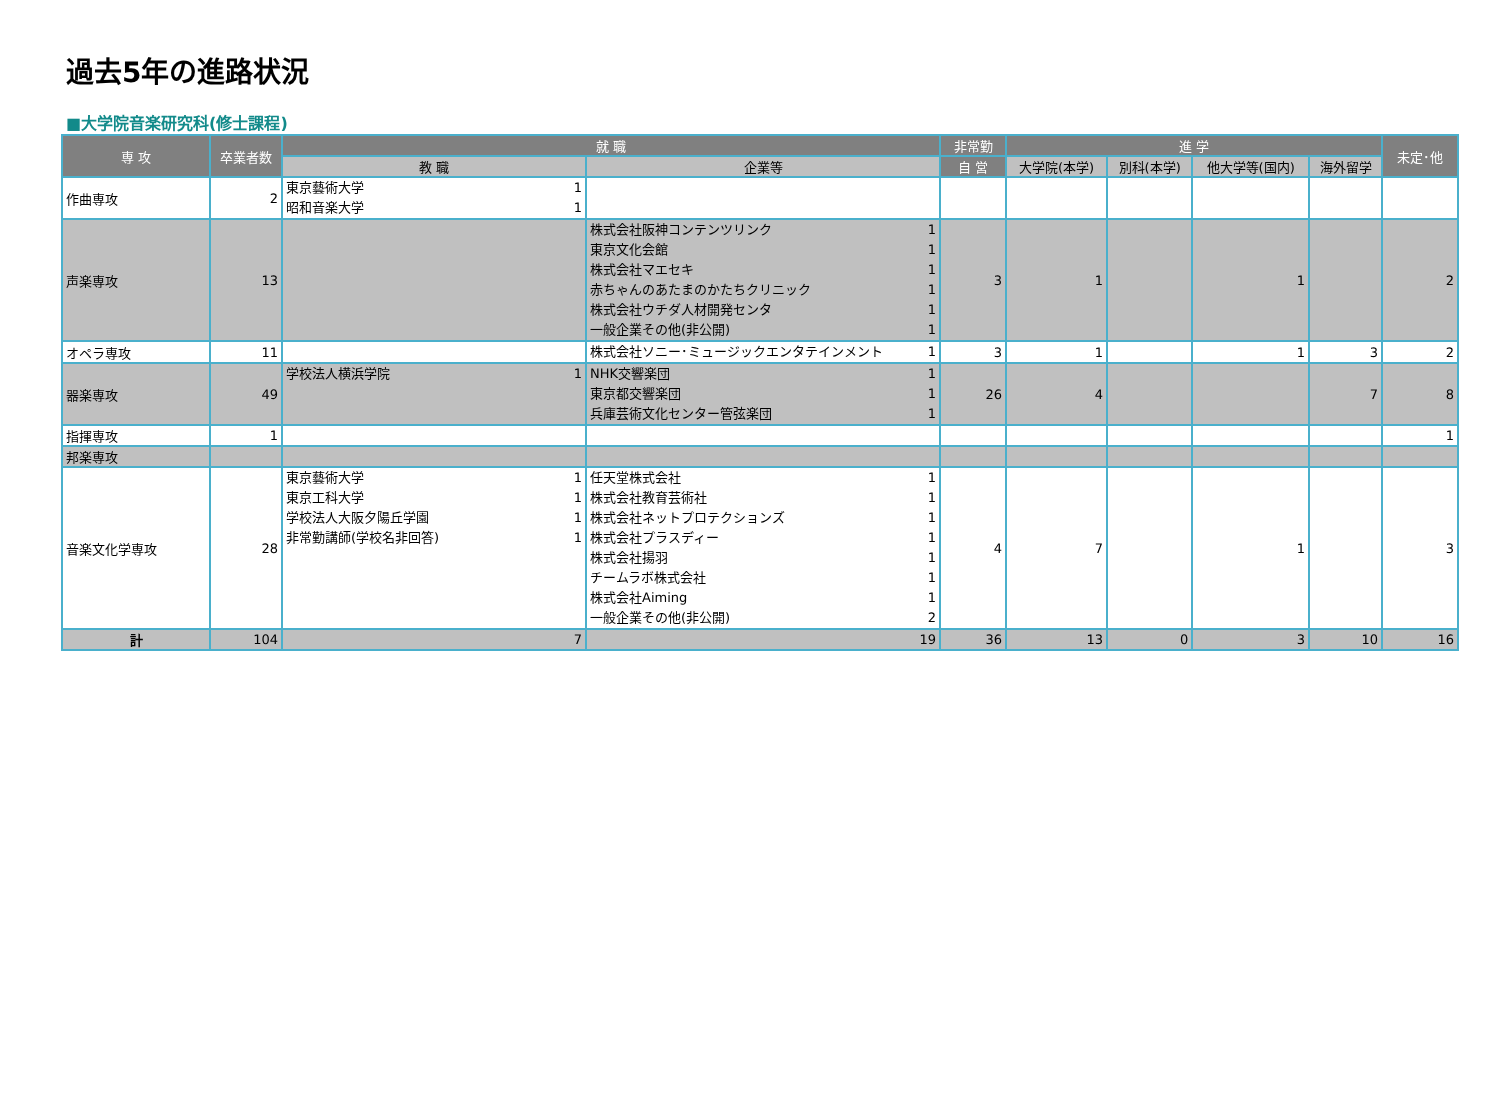過去5年の進路状況
■大学院音楽研究科(修士課程)
| 専 攻 | 卒業者数 | 就 職 | | 非常勤 | 進 学 | | | | 未定･他 |
| --- | --- | --- | --- | --- | --- | --- | --- | --- | --- |
| | | 教 職 | 企業等 | 自 営 | 大学院(本学) | 別科(本学) | 他大学等(国内) | 海外留学 | |
| 作曲専攻 | 2 | 東京藝術大学 1 昭和音楽大学 1 | | | | | | | |
| 声楽専攻 | 13 | | 株式会社阪神コンテンツリンク 1 東京文化会館 1 株式会社マエセキ 1 赤ちゃんのあたまのかたちクリニック 1 株式会社ウチダ人材開発センタ 1 一般企業その他(非公開) 1 | 3 | 1 | | 1 | | 2 |
| オペラ専攻 | 11 | | 株式会社ソニー･ミュージックエンタテインメント 1 | 3 | 1 | | 1 | 3 | 2 |
| 器楽専攻 | 49 | 学校法人横浜学院 1 | NHK交響楽団 1 東京都交響楽団 1 兵庫芸術文化センター管弦楽団 1 | 26 | 4 | | | 7 | 8 |
| 指揮専攻 | 1 | | | | | | | | 1 |
| 邦楽専攻 | | | | | | | | | |
| 音楽文化学専攻 | 28 | 東京藝術大学 1 東京工科大学 1 学校法人大阪夕陽丘学園 1 非常勤講師(学校名非回答) 1 | 任天堂株式会社 1 株式会社教育芸術社 1 株式会社ネットプロテクションズ 1 株式会社プラスディー 1 株式会社揚羽 1 チームラボ株式会社 1 株式会社Aiming 1 一般企業その他(非公開) 2 | 4 | 7 | | 1 | | 3 |
| 計 | 104 | 7 | 19 | 36 | 13 | 0 | 3 | 10 | 16 |